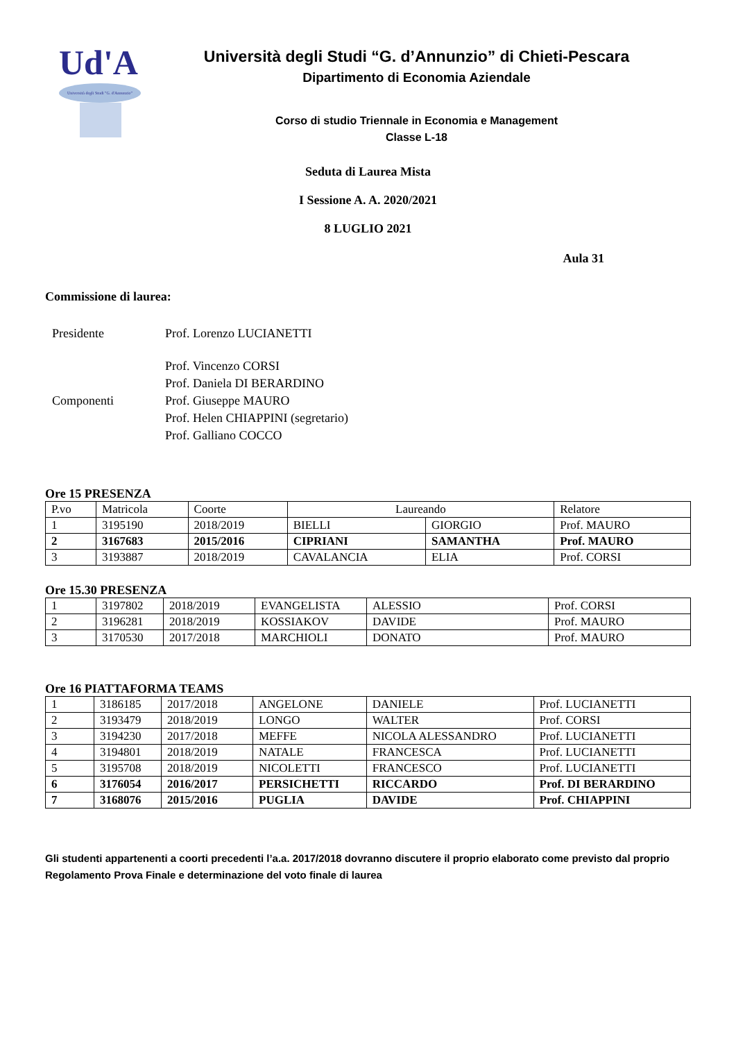Ud'A
Università degli Studi "G. d'Annunzio"
Università degli Studi “G. d’Annunzio” di Chieti-Pescara
Dipartimento di Economia Aziendale
Corso di studio Triennale in Economia e Management
Classe L-18
Seduta di Laurea Mista
I Sessione A. A. 2020/2021
8 LUGLIO 2021
Aula 31
Commissione di laurea:
Presidente
Prof. Lorenzo LUCIANETTI
Componenti
Prof. Vincenzo CORSI
Prof. Daniela DI BERARDINO
Prof. Giuseppe MAURO
Prof. Helen CHIAPPINI (segretario)
Prof. Galliano COCCO
Ore 15 PRESENZA
| P.vo | Matricola | Coorte | Laureando | | Relatore |
| --- | --- | --- | --- | --- | --- |
| 1 | 3195190 | 2018/2019 | BIELLI | GIORGIO | Prof. MAURO |
| 2 | 3167683 | 2015/2016 | CIPRIANI | SAMANTHA | Prof. MAURO |
| 3 | 3193887 | 2018/2019 | CAVALANCIA | ELIA | Prof. CORSI |
Ore 15.30 PRESENZA
| 1 | 3197802 | 2018/2019 | EVANGELISTA | ALESSIO | Prof. CORSI |
| 2 | 3196281 | 2018/2019 | KOSSIAKOV | DAVIDE | Prof. MAURO |
| 3 | 3170530 | 2017/2018 | MARCHIOLI | DONATO | Prof. MAURO |
Ore 16 PIATTAFORMA TEAMS
| 1 | 3186185 | 2017/2018 | ANGELONE | DANIELE | Prof. LUCIANETTI |
| 2 | 3193479 | 2018/2019 | LONGO | WALTER | Prof. CORSI |
| 3 | 3194230 | 2017/2018 | MEFFE | NICOLA ALESSANDRO | Prof. LUCIANETTI |
| 4 | 3194801 | 2018/2019 | NATALE | FRANCESCA | Prof. LUCIANETTI |
| 5 | 3195708 | 2018/2019 | NICOLETTI | FRANCESCO | Prof. LUCIANETTI |
| 6 | 3176054 | 2016/2017 | PERSICHETTI | RICCARDO | Prof. DI BERARDINO |
| 7 | 3168076 | 2015/2016 | PUGLIA | DAVIDE | Prof. CHIAPPINI |
Gli studenti appartenenti a coorti precedenti l’a.a. 2017/2018 dovranno discutere il proprio elaborato come previsto dal proprio Regolamento Prova Finale e determinazione del voto finale di laurea